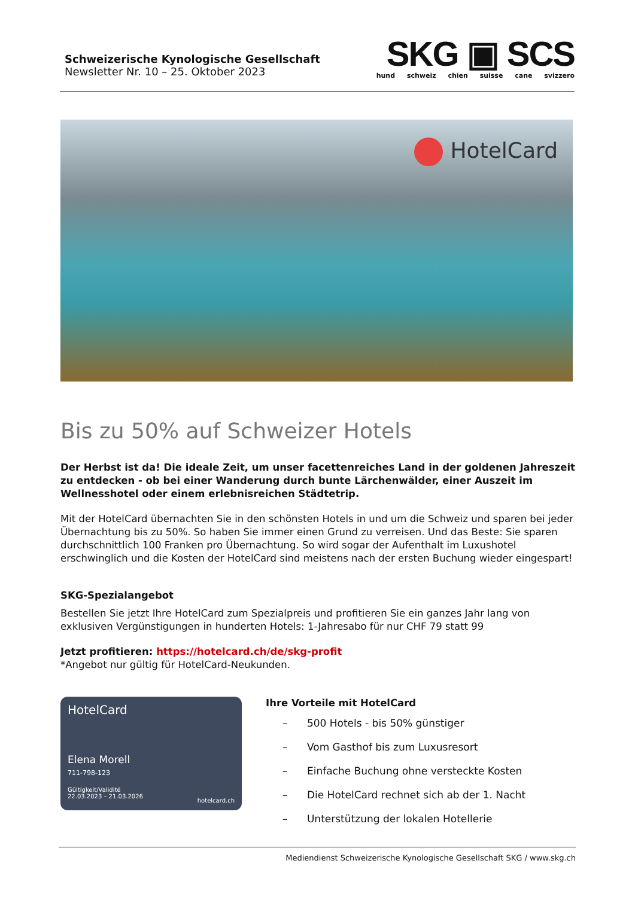Schweizerische Kynologische Gesellschaft
Newsletter Nr. 10 – 25. Oktober 2023
SKG ▣ SCS
hund schweiz chien suisse cane svizzero
HotelCard
Bis zu 50% auf Schweizer Hotels
Der Herbst ist da! Die ideale Zeit, um unser facettenreiches Land in der goldenen Jahreszeit zu entdecken - ob bei einer Wanderung durch bunte Lärchenwälder, einer Auszeit im Wellnesshotel oder einem erlebnisreichen Städtetrip.
Mit der HotelCard übernachten Sie in den schönsten Hotels in und um die Schweiz und sparen bei jeder Übernachtung bis zu 50%. So haben Sie immer einen Grund zu verreisen. Und das Beste: Sie sparen durchschnittlich 100 Franken pro Übernachtung. So wird sogar der Aufenthalt im Luxushotel erschwinglich und die Kosten der HotelCard sind meistens nach der ersten Buchung wieder eingespart!
SKG-Spezialangebot
Bestellen Sie jetzt Ihre HotelCard zum Spezialpreis und profitieren Sie ein ganzes Jahr lang von exklusiven Vergünstigungen in hunderten Hotels: 1-Jahresabo für nur CHF 79 statt 99
Jetzt profitieren: https://hotelcard.ch/de/skg-profit
*Angebot nur gültig für HotelCard-Neukunden.
HotelCard
Elena Morell
711-798-123
Gültigkeit/Validité
22.03.2023 – 21.03.2026
hotelcard.ch
Ihre Vorteile mit HotelCard
– 500 Hotels - bis 50% günstiger
– Vom Gasthof bis zum Luxusresort
– Einfache Buchung ohne versteckte Kosten
– Die HotelCard rechnet sich ab der 1. Nacht
– Unterstützung der lokalen Hotellerie
Mediendienst Schweizerische Kynologische Gesellschaft SKG / www.skg.ch